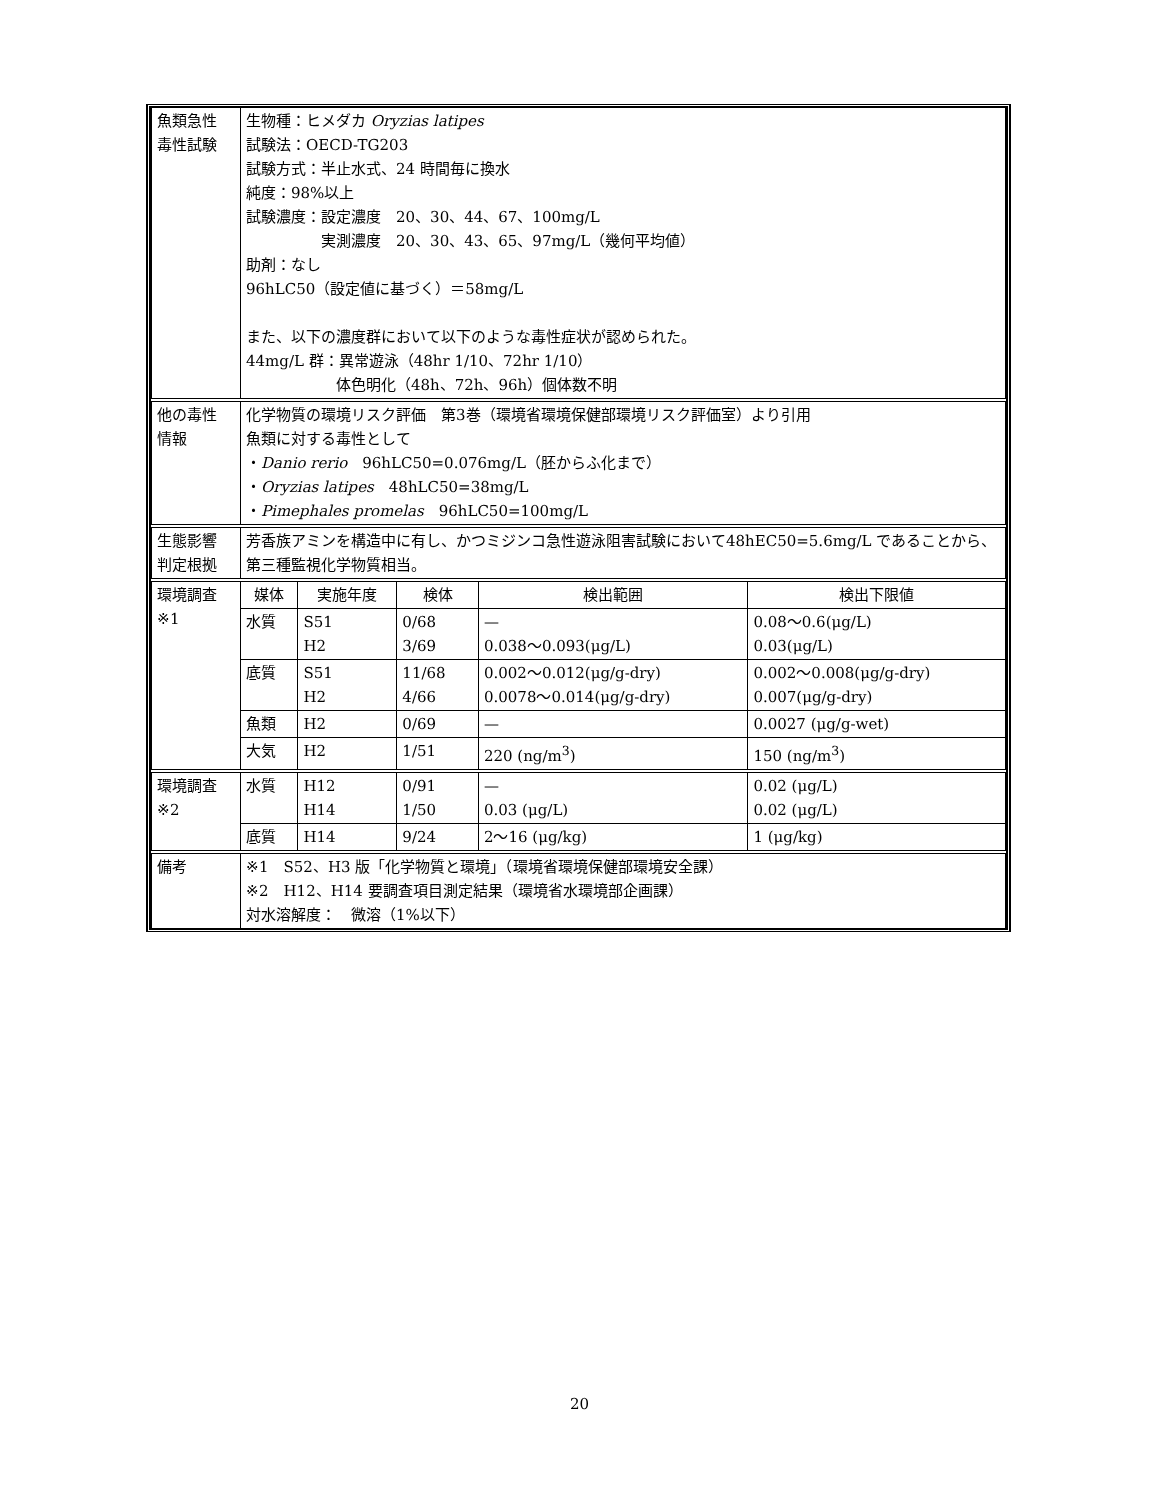| 魚類急性 毒性試験 | 生物種：ヒメダカ Oryzias latipes 試験法：OECD-TG203 試験方式：半止水式、24 時間毎に換水 純度：98%以上 試験濃度：設定濃度 20、30、44、67、100mg/L 実測濃度 20、30、43、65、97mg/L（幾何平均値） 助剤：なし 96hLC50（設定値に基づく）＝58mg/L また、以下の濃度群において以下のような毒性症状が認められた。 44mg/L 群：異常遊泳（48hr 1/10、72hr 1/10） 体色明化（48h、72h、96h）個体数不明 | | | | |
| 他の毒性 情報 | 化学物質の環境リスク評価 第3巻（環境省環境保健部環境リスク評価室）より引用 魚類に対する毒性として ・ Danio rerio 96hLC50=0.076mg/L（胚からふ化まで） ・ Oryzias latipes 48hLC50=38mg/L ・ Pimephales promelas 96hLC50=100mg/L | | | | |
| 生態影響 判定根拠 | 芳香族アミンを構造中に有し、かつミジンコ急性遊泳阻害試験において48hEC50=5.6mg/L であることから、第三種監視化学物質相当。 | | | | |
| 環境調査 ※1 | 媒体 | 実施年度 | 検体 | 検出範囲 | 検出下限値 |
| | 水質 | S51 H2 | 0/68 3/69 | — 0.038～0.093(μg/L) | 0.08～0.6(μg/L) 0.03(μg/L) |
| | 底質 | S51 H2 | 11/68 4/66 | 0.002～0.012(μg/g-dry) 0.0078～0.014(μg/g-dry) | 0.002～0.008(μg/g-dry) 0.007(μg/g-dry) |
| | 魚類 | H2 | 0/69 | — | 0.0027 (μg/g-wet) |
| | 大気 | H2 | 1/51 | 220 (ng/m<sup>3</sup>) | 150 (ng/m<sup>3</sup>) |
| 環境調査 ※2 | 水質 | H12 H14 | 0/91 1/50 | — 0.03 (μg/L) | 0.02 (μg/L) 0.02 (μg/L) |
| | 底質 | H14 | 9/24 | 2～16 (μg/kg) | 1 (μg/kg) |
| 備考 | ※1 S52、H3 版「化学物質と環境」（環境省環境保健部環境安全課） ※2 H12、H14 要調査項目測定結果（環境省水環境部企画課） 対水溶解度： 微溶（1%以下） | | | | |
20